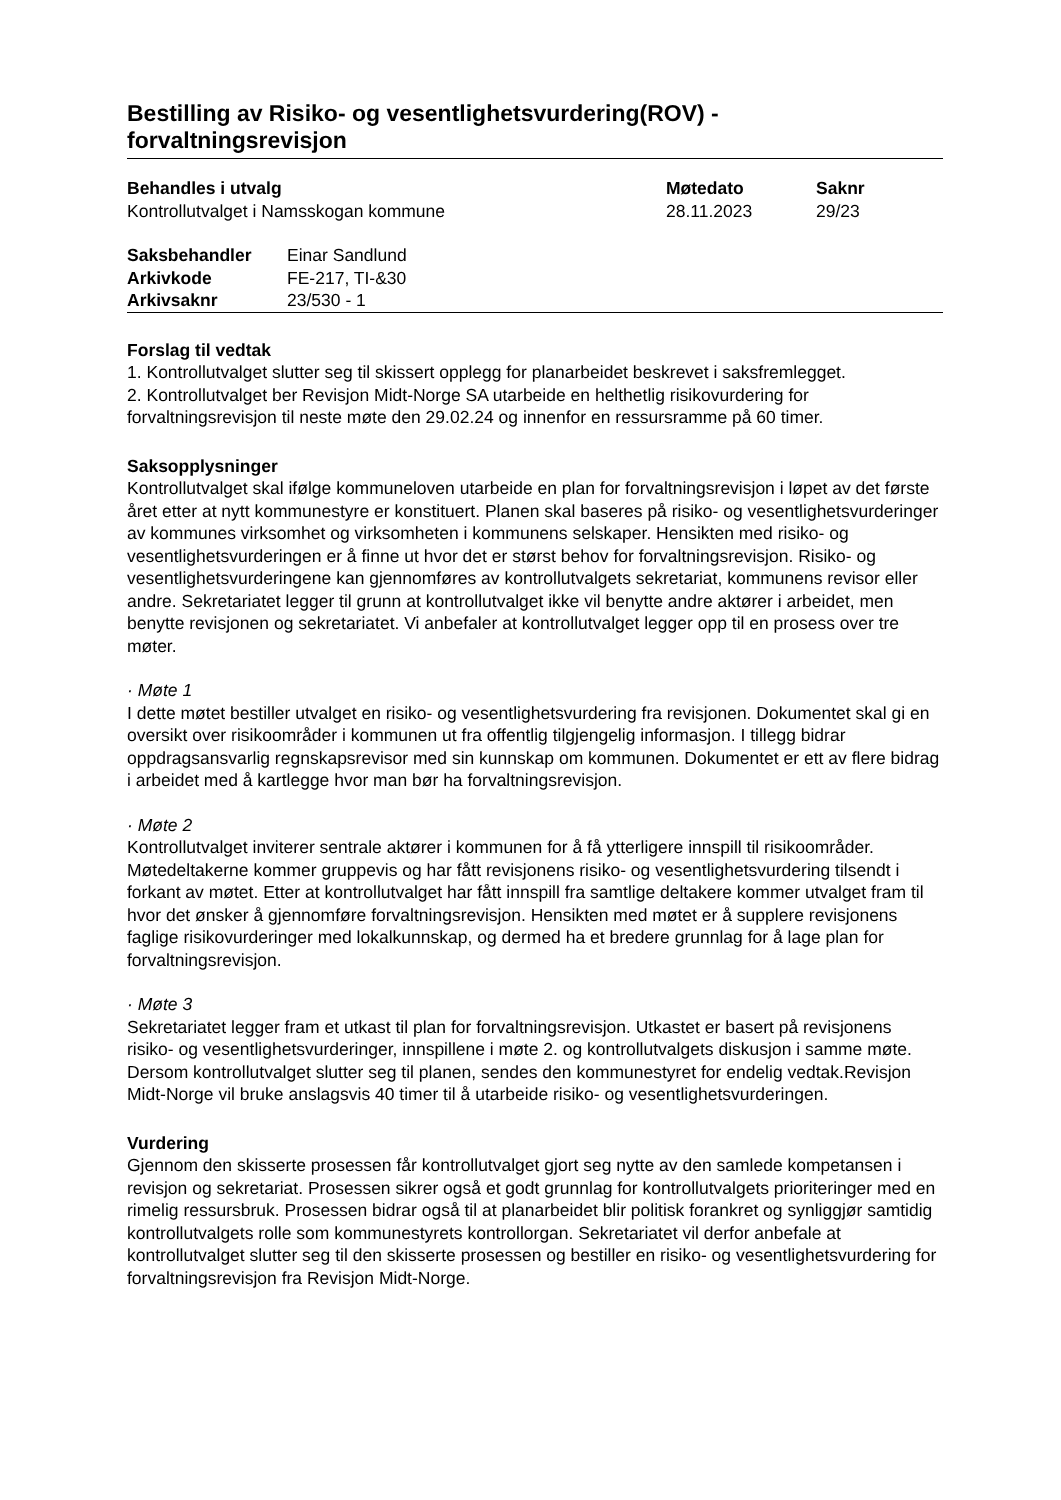Bestilling av Risiko- og vesentlighetsvurdering(ROV) - forvaltningsrevisjon
| Behandles i utvalg | Møtedato | Saknr |
| Kontrollutvalget i Namsskogan kommune | 28.11.2023 | 29/23 |
| Saksbehandler | Einar Sandlund |
| Arkivkode | FE-217, TI-&30 |
| Arkivsaknr | 23/530 - 1 |
Forslag til vedtak
1. Kontrollutvalget slutter seg til skissert opplegg for planarbeidet beskrevet i saksfremlegget.
2. Kontrollutvalget ber Revisjon Midt-Norge SA utarbeide en helthetlig risikovurdering for forvaltningsrevisjon til neste møte den 29.02.24 og innenfor en ressursramme på 60 timer.
Saksopplysninger
Kontrollutvalget skal ifølge kommuneloven utarbeide en plan for forvaltningsrevisjon i løpet av det første året etter at nytt kommunestyre er konstituert. Planen skal baseres på risiko- og vesentlighetsvurderinger av kommunes virksomhet og virksomheten i kommunens selskaper. Hensikten med risiko- og vesentlighetsvurderingen er å finne ut hvor det er størst behov for forvaltningsrevisjon. Risiko- og vesentlighetsvurderingene kan gjennomføres av kontrollutvalgets sekretariat, kommunens revisor eller andre. Sekretariatet legger til grunn at kontrollutvalget ikke vil benytte andre aktører i arbeidet, men benytte revisjonen og sekretariatet. Vi anbefaler at kontrollutvalget legger opp til en prosess over tre møter.
· Møte 1
I dette møtet bestiller utvalget en risiko- og vesentlighetsvurdering fra revisjonen. Dokumentet skal gi en oversikt over risikoområder i kommunen ut fra offentlig tilgjengelig informasjon. I tillegg bidrar oppdragsansvarlig regnskapsrevisor med sin kunnskap om kommunen. Dokumentet er ett av flere bidrag i arbeidet med å kartlegge hvor man bør ha forvaltningsrevisjon.
· Møte 2
Kontrollutvalget inviterer sentrale aktører i kommunen for å få ytterligere innspill til risikoområder. Møtedeltakerne kommer gruppevis og har fått revisjonens risiko- og vesentlighetsvurdering tilsendt i forkant av møtet. Etter at kontrollutvalget har fått innspill fra samtlige deltakere kommer utvalget fram til hvor det ønsker å gjennomføre forvaltningsrevisjon. Hensikten med møtet er å supplere revisjonens faglige risikovurderinger med lokalkunnskap, og dermed ha et bredere grunnlag for å lage plan for forvaltningsrevisjon.
· Møte 3
Sekretariatet legger fram et utkast til plan for forvaltningsrevisjon. Utkastet er basert på revisjonens risiko- og vesentlighetsvurderinger, innspillene i møte 2. og kontrollutvalgets diskusjon i samme møte. Dersom kontrollutvalget slutter seg til planen, sendes den kommunestyret for endelig vedtak.Revisjon Midt-Norge vil bruke anslagsvis 40 timer til å utarbeide risiko- og vesentlighetsvurderingen.
Vurdering
Gjennom den skisserte prosessen får kontrollutvalget gjort seg nytte av den samlede kompetansen i revisjon og sekretariat. Prosessen sikrer også et godt grunnlag for kontrollutvalgets prioriteringer med en rimelig ressursbruk. Prosessen bidrar også til at planarbeidet blir politisk forankret og synliggjør samtidig kontrollutvalgets rolle som kommunestyrets kontrollorgan. Sekretariatet vil derfor anbefale at kontrollutvalget slutter seg til den skisserte prosessen og bestiller en risiko- og vesentlighetsvurdering for forvaltningsrevisjon fra Revisjon Midt-Norge.